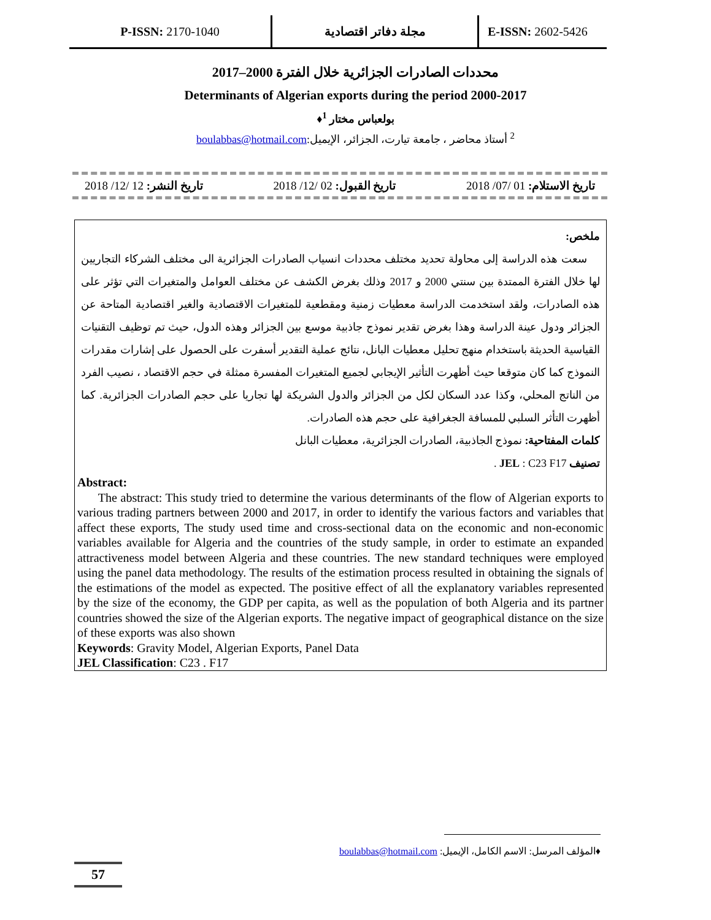P-ISSN: 2170-1040 مجلة دفاتر اقتصادية
E-ISSN: 2602-5426
محددات الصادرات الجزائرية خلال الفترة 2000–2017
Determinants of Algerian exports during the period 2000-2017
بولعباس مختار <sup>1</sup>♦
<sup>2</sup> أستاذ محاضر ، جامعة تيارت، الجزائر، الإيميل:boulabbas@hotmail.com
تاريخ الاستلام: 01 /07/ 2018 تاريخ القبول: 02 /12/ 2018 تاريخ النشر: 12 /12/ 2018
ملخص:
سعت هذه الدراسة إلى محاولة تحديد مختلف محددات انسياب الصادرات الجزائرية الى مختلف الشركاء التجاريين لها خلال الفترة الممتدة بين سنتي 2000 و 2017 وذلك بغرض الكشف عن مختلف العوامل والمتغيرات التي تؤثر على هذه الصادرات، ولقد استخدمت الدراسة معطيات زمنية ومقطعية للمتغيرات الاقتصادية والغير اقتصادية المتاحة عن الجزائر ودول عينة الدراسة وهذا بغرض تقدير نموذج جاذبية موسع بين الجزائر وهذه الدول، حيث تم توظيف التقنيات القياسية الحديثة باستخدام منهج تحليل معطيات البانل، نتائج عملية التقدير أسفرت على الحصول على إشارات مقدرات النموذج كما كان متوقعا حيث أظهرت التأثير الإيجابي لجميع المتغيرات المفسرة ممثلة في حجم الاقتصاد ، نصيب الفرد من الناتج المحلي، وكذا عدد السكان لكل من الجزائر والدول الشريكة لها تجاريا على حجم الصادرات الجزائرية. كما أظهرت التأثر السلبي للمسافة الجغرافية على حجم هذه الصادرات.
كلمات المفتاحية: نموذج الجاذبية، الصادرات الجزائرية، معطيات البانل
تصنيف JEL : C23 F17 .
Abstract:
The abstract: This study tried to determine the various determinants of the flow of Algerian exports to various trading partners between 2000 and 2017, in order to identify the various factors and variables that affect these exports, The study used time and cross-sectional data on the economic and non-economic variables available for Algeria and the countries of the study sample, in order to estimate an expanded attractiveness model between Algeria and these countries. The new standard techniques were employed using the panel data methodology. The results of the estimation process resulted in obtaining the signals of the estimations of the model as expected. The positive effect of all the explanatory variables represented by the size of the economy, the GDP per capita, as well as the population of both Algeria and its partner countries showed the size of the Algerian exports. The negative impact of geographical distance on the size of these exports was also shown
Keywords: Gravity Model, Algerian Exports, Panel Data
JEL Classification: C23 . F17
♦المؤلف المرسل: الاسم الكامل، الإيميل: boulabbas@hotmail.com
57